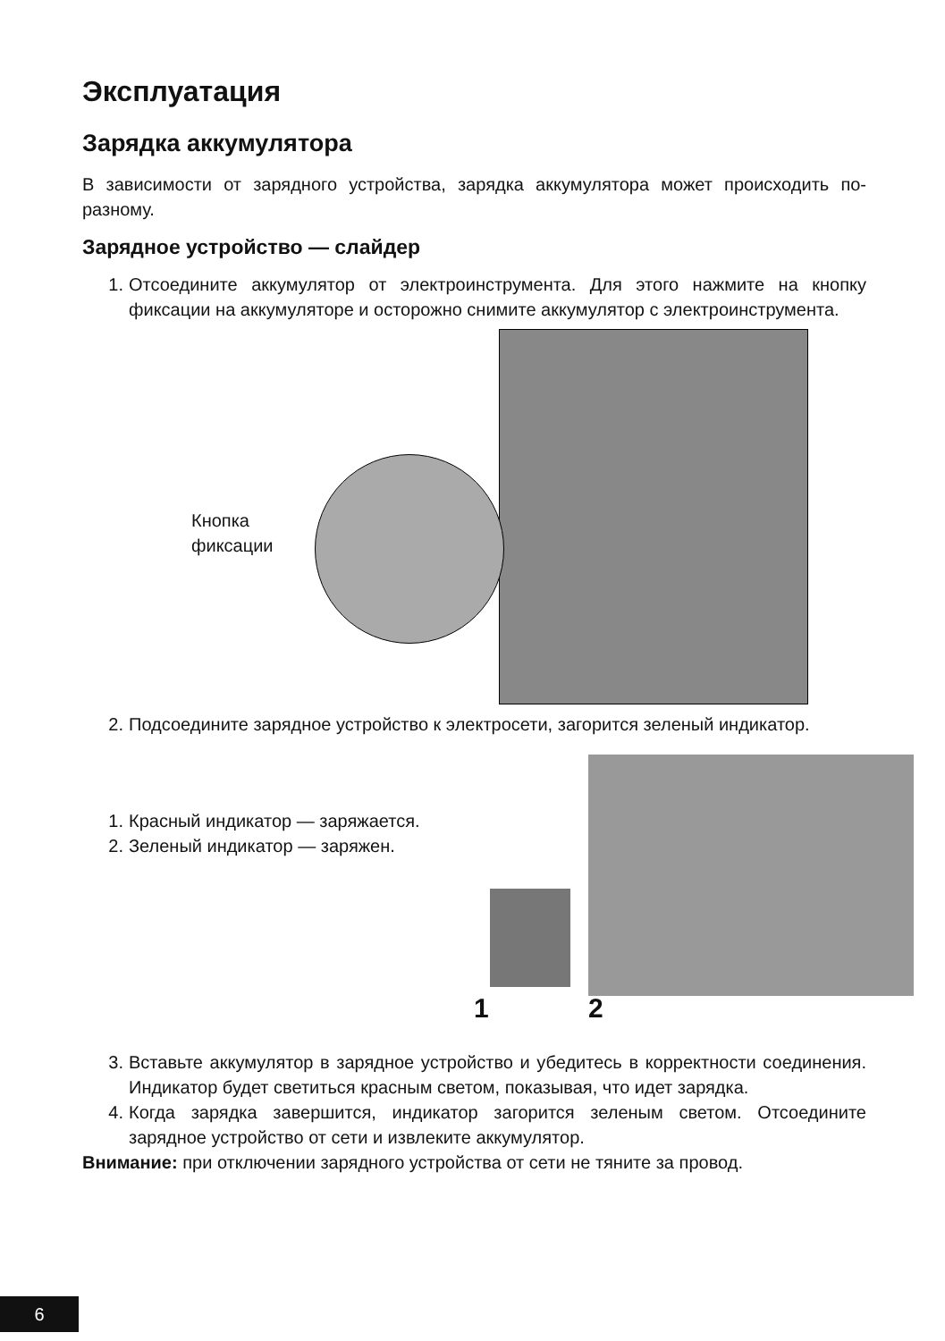Эксплуатация
Зарядка аккумулятора
В зависимости от зарядного устройства, зарядка аккумулятора может происходить по-разному.
Зарядное устройство — слайдер
1. Отсоедините аккумулятор от электроинструмента. Для этого нажмите на кнопку фиксации на аккумуляторе и осторожно снимите аккумулятор с электроинструмента.
Кнопка
фиксации
2. Подсоедините зарядное устройство к электросети, загорится зеленый индикатор.
1. Красный индикатор — заряжается.
2. Зеленый индикатор — заряжен.
1 2
3. Вставьте аккумулятор в зарядное устройство и убедитесь в корректности соединения. Индикатор будет светиться красным светом, показывая, что идет зарядка.
4. Когда зарядка завершится, индикатор загорится зеленым светом. Отсоедините зарядное устройство от сети и извлеките аккумулятор.
Внимание: при отключении зарядного устройства от сети не тяните за провод.
6